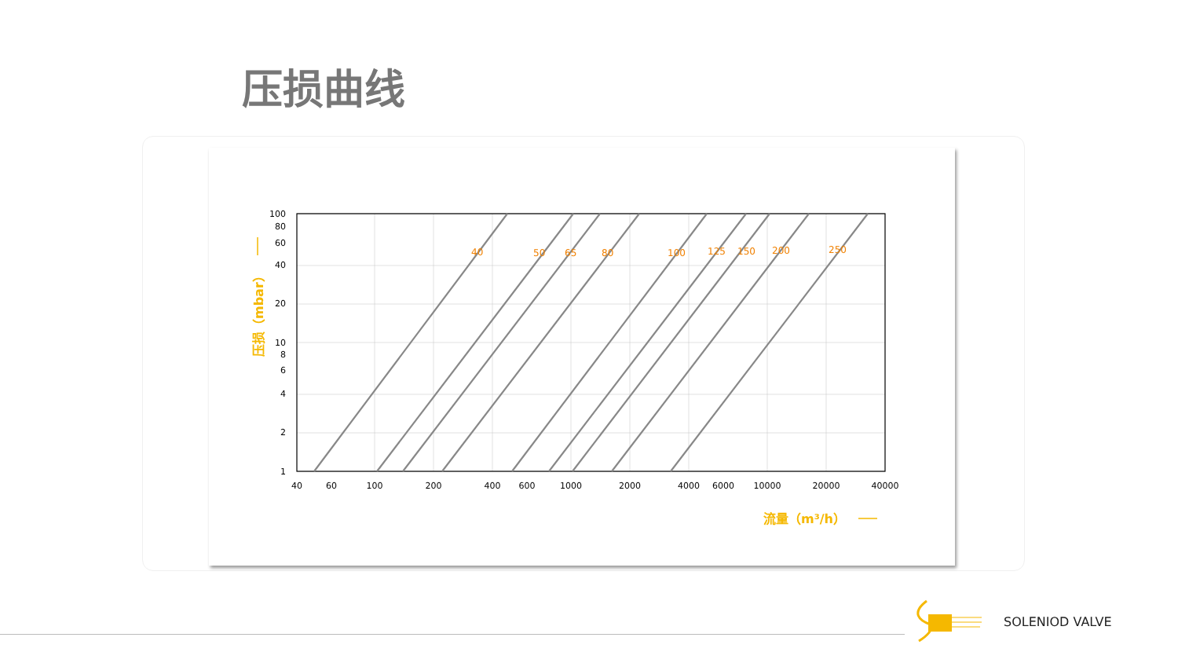压损曲线
40
50
65
80
100
125
150
200
250
100
80
60
40
20
10
8
6
4
2
1
40
60
100
200
400
600
1000
2000
4000
6000
10000
20000
40000
压损（mbar）
流量（m³/h）
SOLENIOD VALVE